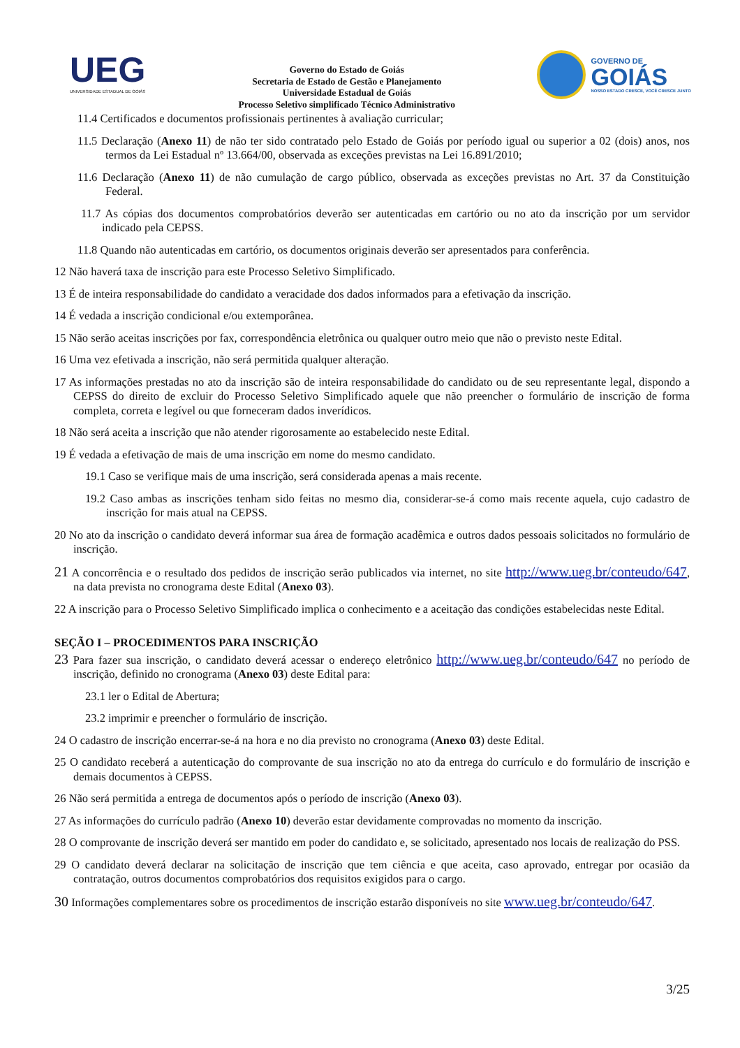UEG
UNIVERSIDADE ESTADUAL DE GOIÁS
Governo do Estado de Goiás
Secretaria de Estado de Gestão e Planejamento
Universidade Estadual de Goiás
Processo Seletivo simplificado Técnico Administrativo
GOVERNO DE
GOIÁS
NOSSO ESTADO CRESCE, VOCÊ CRESCE JUNTO
11.4 Certificados e documentos profissionais pertinentes à avaliação curricular;
11.5 Declaração (Anexo 11) de não ter sido contratado pelo Estado de Goiás por período igual ou superior a 02 (dois) anos, nos termos da Lei Estadual nº 13.664/00, observada as exceções previstas na Lei 16.891/2010;
11.6 Declaração (Anexo 11) de não cumulação de cargo público, observada as exceções previstas no Art. 37 da Constituição Federal.
11.7 As cópias dos documentos comprobatórios deverão ser autenticadas em cartório ou no ato da inscrição por um servidor indicado pela CEPSS.
11.8 Quando não autenticadas em cartório, os documentos originais deverão ser apresentados para conferência.
12 Não haverá taxa de inscrição para este Processo Seletivo Simplificado.
13 É de inteira responsabilidade do candidato a veracidade dos dados informados para a efetivação da inscrição.
14 É vedada a inscrição condicional e/ou extemporânea.
15 Não serão aceitas inscrições por fax, correspondência eletrônica ou qualquer outro meio que não o previsto neste Edital.
16 Uma vez efetivada a inscrição, não será permitida qualquer alteração.
17 As informações prestadas no ato da inscrição são de inteira responsabilidade do candidato ou de seu representante legal, dispondo a CEPSS do direito de excluir do Processo Seletivo Simplificado aquele que não preencher o formulário de inscrição de forma completa, correta e legível ou que forneceram dados inverídicos.
18 Não será aceita a inscrição que não atender rigorosamente ao estabelecido neste Edital.
19 É vedada a efetivação de mais de uma inscrição em nome do mesmo candidato.
19.1 Caso se verifique mais de uma inscrição, será considerada apenas a mais recente.
19.2 Caso ambas as inscrições tenham sido feitas no mesmo dia, considerar-se-á como mais recente aquela, cujo cadastro de inscrição for mais atual na CEPSS.
20 No ato da inscrição o candidato deverá informar sua área de formação acadêmica e outros dados pessoais solicitados no formulário de inscrição.
21 A concorrência e o resultado dos pedidos de inscrição serão publicados via internet, no site http://www.ueg.br/conteudo/647, na data prevista no cronograma deste Edital (Anexo 03).
22 A inscrição para o Processo Seletivo Simplificado implica o conhecimento e a aceitação das condições estabelecidas neste Edital.
SEÇÃO I – PROCEDIMENTOS PARA INSCRIÇÃO
23 Para fazer sua inscrição, o candidato deverá acessar o endereço eletrônico http://www.ueg.br/conteudo/647 no período de inscrição, definido no cronograma (Anexo 03) deste Edital para:
23.1 ler o Edital de Abertura;
23.2 imprimir e preencher o formulário de inscrição.
24 O cadastro de inscrição encerrar-se-á na hora e no dia previsto no cronograma (Anexo 03) deste Edital.
25 O candidato receberá a autenticação do comprovante de sua inscrição no ato da entrega do currículo e do formulário de inscrição e demais documentos à CEPSS.
26 Não será permitida a entrega de documentos após o período de inscrição (Anexo 03).
27 As informações do currículo padrão (Anexo 10) deverão estar devidamente comprovadas no momento da inscrição.
28 O comprovante de inscrição deverá ser mantido em poder do candidato e, se solicitado, apresentado nos locais de realização do PSS.
29 O candidato deverá declarar na solicitação de inscrição que tem ciência e que aceita, caso aprovado, entregar por ocasião da contratação, outros documentos comprobatórios dos requisitos exigidos para o cargo.
30 Informações complementares sobre os procedimentos de inscrição estarão disponíveis no site www.ueg.br/conteudo/647.
3/25